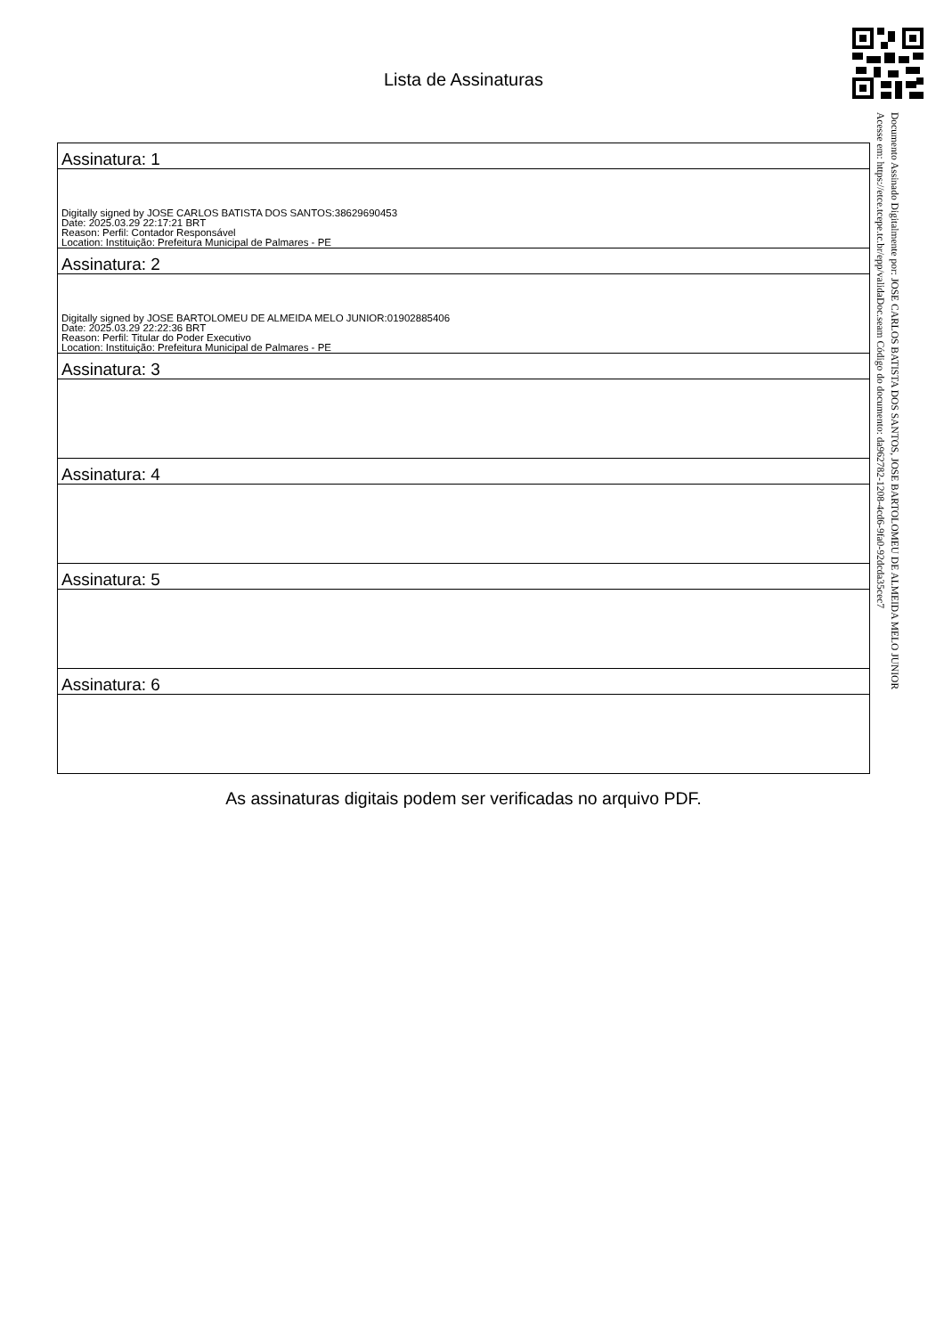Lista de Assinaturas
| Assinatura: 1 |
| Digitally signed by JOSE CARLOS BATISTA DOS SANTOS:38629690453 Date: 2025.03.29 22:17:21 BRT Reason: Perfil: Contador Responsável Location: Instituição: Prefeitura Municipal de Palmares - PE |
| Assinatura: 2 |
| Digitally signed by JOSE BARTOLOMEU DE ALMEIDA MELO JUNIOR:01902885406 Date: 2025.03.29 22:22:36 BRT Reason: Perfil: Titular do Poder Executivo Location: Instituição: Prefeitura Municipal de Palmares - PE |
| Assinatura: 3 |
| Assinatura: 4 |
| Assinatura: 5 |
| Assinatura: 6 |
As assinaturas digitais podem ser verificadas no arquivo PDF.
Documento Assinado Digitalmente por: JOSE CARLOS BATISTA DOS SANTOS, JOSE BARTOLOMEU DE ALMEIDA MELO JUNIOR
Acesse em: https://etce.tcepe.tc.br/epp/validaDoc.seam Código do documento: da962782-1208-4cd6-9fa0-92dcda35cec7